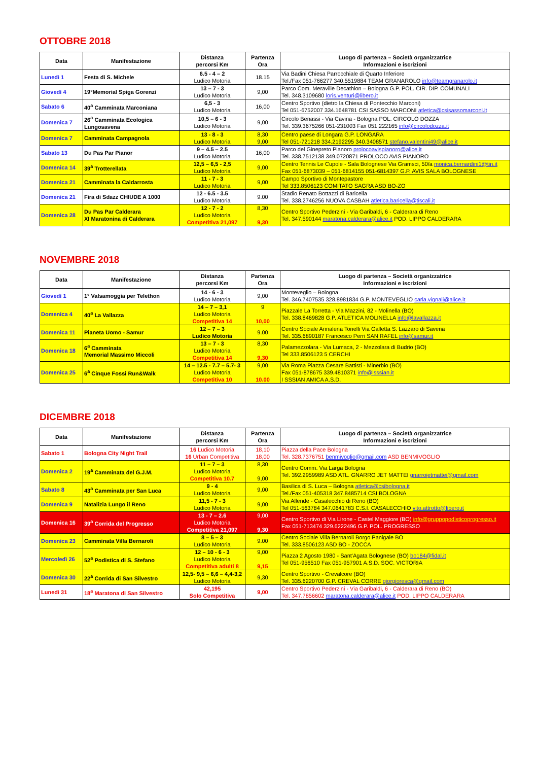OTTOBRE 2018
| Data | Manifestazione | Distanza percorsi Km | Partenza Ora | Luogo di partenza – Società organizzatrice Informazioni e iscrizioni |
| --- | --- | --- | --- | --- |
| Lunedì 1 | Festa di S. Michele | 6.5 - 4 – 2 Ludico Motoria | 18.15 | Via Badini Chiesa Parrocchiale di Quarto Inferiore Tel./Fax 051-766277 340.5519884 TEAM GRANAROLO info@teamgranarolo.it |
| Giovedì 4 | 19°Memorial Spiga Gorenzi | 13 – 7 - 3 Ludico Motoria | 9,00 | Parco Com. Meraville Decathlon – Bologna G.P. POL. CIR. DIP. COMUNALI Tel. 348.3109680 loris.venturi@libero.it |
| Sabato 6 | 40<sup>a</sup> Camminata Marconiana | 6,5 - 3 Ludico Motoria | 16,00 | Centro Sportivo (dietro la Chiesa di Pontecchio Marconi) Tel 051-6752007 334.1648781 CSI SASSO MARCONI atletica@csisassomarconi.it |
| Domenica 7 | 26<sup>a</sup> Camminata Ecologica Lungosavena | 10,5 – 6 - 3 Ludico Motoria | 9,00 | Circolo Benassi - Via Cavina - Bologna POL. CIRCOLO DOZZA Tel. 339.3675266 051-231003 Fax 051.222165 info@circolodozza.it |
| Domenica 7 | Camminata Campagnola | 13 - 8 - 3 Ludico Motoria | 8,30 9,00 | Centro paese di Longara G.P. LONGARA Tel 051-721218 334.2192295 340.3408571 stefano.valentini49@alice.it |
| Sabato 13 | Du Pas Par Pianor | 9 – 4.5 – 2.5 Ludico Motoria | 16,00 | Parco del Ginepreto Pianoro prolocoavispianoro@alice.it Tel. 338.7512138 349.0720871 PROLOCO AVIS PIANORO |
| Domenica 14 | 39<sup>a</sup> Trotterellata | 12,5 – 6,5 - 2,5 Ludico Motoria | 9,00 | Centro Tennis Le Cupole - Sala Bolognese Via Gramsci, 50/a monica.bernardini1@tin.it Fax 051-6873039 – 051-6814155 051-6814397 G.P. AVIS SALA BOLOGNESE |
| Domenica 21 | Camminata la Caldarrosta | 11 - 7 - 3 Ludico Motoria | 9,00 | Campo Sportivo di Montepastore Tel 333.8506123 COMITATO SAGRA ASD BO-ZO |
| Domenica 21 | Fira di Sdazz CHIUDE A 1000 | 12 - 6.5 - 3.5 Ludico Motoria | 9.00 | Stadio Renato Bottazzi di Baricella Tel. 338.2746256 NUOVA CASBAH atletica.baricella@tiscali.it |
| Domenica 28 | Du Pas Par Calderara XI Maratonina di Calderara | 12 - 7 - 2 Ludico Motoria Competitiva 21,097 | 8,30 9,30 | Centro Sportivo Pederzini - Via Garibaldi, 6 - Calderara di Reno Tel. 347.590144 maratona.calderara@alice.it POD. LIPPO CALDERARA |
NOVEMBRE 2018
| Data | Manifestazione | Distanza percorsi Km | Partenza Ora | Luogo di partenza – Società organizzatrice Informazioni e iscrizioni |
| --- | --- | --- | --- | --- |
| Giovedì 1 | 1° Valsamoggia per Telethon | 14 - 6 - 3 Ludico Motoria | 9,00 | Monteveglio – Bologna Tel. 346.7407535 328.8981834 G.P. MONTEVEGLIO carla.vignali@alice.it |
| Domenica 4 | 40<sup>a</sup> La Vallazza | 14 – 7 – 3,1 Ludico Motoria Competitiva 14 | 9 10,00 | Piazzale La Torretta - Via Mazzini, 82 - Molinella (BO) Tel. 338.8469828 G.P. ATLETICA MOLINELLA info@lavallazza.it |
| Domenica 11 | Pianeta Uomo - Samur | 12 – 7 – 3 Ludico Motoria | 9.00 | Centro Sociale Annalena Tonelli Via Galletta S. Lazzaro di Savena Tel. 335.6890187 Francesco Perri SAN RAFEL info@samur.it |
| Domenica 18 | 6<sup>a</sup> Camminata Memorial Massimo Miccoli | 13 – 7 - 3 Ludico Motoria Competitiva 14 | 8,30 9,30 | Palamezzolara - Via Lumaca, 2 - Mezzolara di Budrio (BO) Tel 333.8506123 5 CERCHI |
| Domenica 25 | 6<sup>a</sup> Cinque Fossi Run&Walk | 14 – 12.5 - 7.7 – 5.7- 3 Ludico Motoria Competitiva 10 | 9,00 10.00 | Via Roma Piazza Cesare Battisti - Minerbio (BO) Fax 051-878675 339.4810371 info@isssian.it I SSSIAN AMICA A.S.D. |
DICEMBRE 2018
| Data | Manifestazione | Distanza percorsi Km | Partenza Ora | Luogo di partenza – Società organizzatrice Informazioni e iscrizioni |
| --- | --- | --- | --- | --- |
| Sabato 1 | Bologna City Night Trail | 16 Ludico Motoria 16 Urban Competitiva | 18,10 18,00 | Piazza della Pace Bologna Tel. 328.7376751 benmivoglio@gmail.com ASD BENMIVOGLIO |
| Domenica 2 | 19<sup>a</sup> Camminata del G.J.M. | 11 – 7 – 3 Ludico Motoria Competitiva 10.7 | 8,30 9,00 | Centro Comm. Via Larga Bologna Tel. 392.2959989 ASD ATL. GNARRO JET MATTEI gnarrojetmattei@gmail.com |
| Sabato 8 | 43<sup>a</sup> Camminata per San Luca | 9 - 4 Ludico Motoria | 9,00 | Basilica di S. Luca – Bologna atletica@csibologna.it Tel./Fax 051-405318 347.8485714 CSI BOLOGNA |
| Domenica 9 | Natalizia Lungo il Reno | 11,5 - 7 - 3 Ludico Motoria | 9,00 | Via Allende - Casalecchio di Reno (BO) Tel 051-563784 347.0641783 C.S.I. CASALECCHIO vito.attrotto@libero.it |
| Domenica 16 | 39<sup>a</sup> Corrida del Progresso | 13 - 7 – 2.6 Ludico Motoria Competitiva 21,097 | 9,00 9,30 | Centro Sportivo di Via Lirone - Castel Maggiore (BO) info@gruppopodisticoprogresso.it Fax 051-713474 329.6222496 G.P. POL. PROGRESSO |
| Domenica 23 | Camminata Villa Bernaroli | 8 – 5 – 3 Ludico Motoria | 9.00 | Centro Sociale Villa Bernaroli Borgo Panigale BO Tel. 333.8506123 ASD BO - ZOCCA |
| Mercoledì 26 | 52<sup>a</sup> Podistica di S. Stefano | 12 – 10 - 6 - 3 Ludico Motoria Competitiva adulti 8 | 9,00 9,15 | Piazza 2 Agosto 1980 - Sant'Agata Bolognese (BO) bo184@fidal.it Tel 051-956510 Fax 051-957901 A.S.D. SOC. VICTORIA |
| Domenica 30 | 22<sup>a</sup> Corrida di San Silvestro | 12,5- 9,5 – 6,6 – 4,4-3,2 Ludico Motoria | 9,30 | Centro Sportivo - Crevalcore (BO) Tel. 335.6220700 G.P. CREVAL CORRE giorgioresca@gmail.com |
| Lunedì 31 | 18<sup>a</sup> Maratona di San Silvestro | 42,195 Solo Competitiva | 9,00 | Centro Sportivo Pederzini - Via Garibaldi, 6 - Calderara di Reno (BO) Tel. 347.7856602 maratona.calderara@alice.it POD. LIPPO CALDERARA |